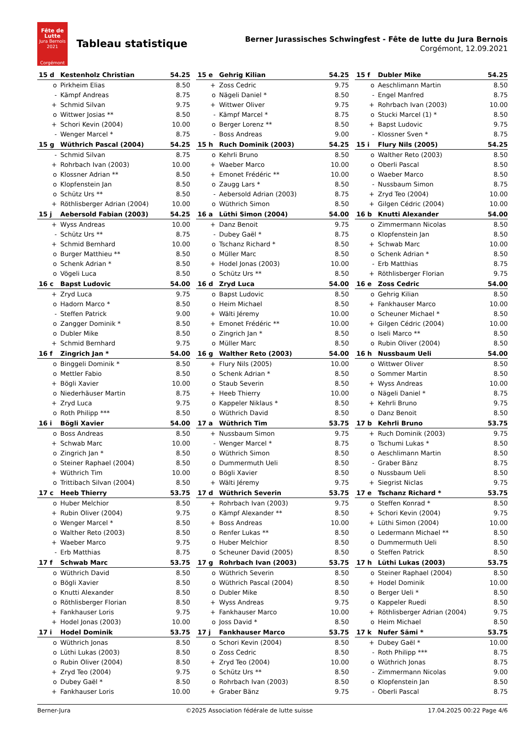Fête de Lutte
Jura Bernois
2021
Corgémont
Tableau statistique
Berner Jurassisches Schwingfest - Fête de lutte du Jura Bernois
Corgémont, 12.09.2021
| 15 d | Kestenholz Christian | 54.25 |
| --- | --- | --- |
| o | Pirkheim Elias | 8.50 |
| - | Kämpf Andreas | 8.75 |
| + | Schmid Silvan | 9.75 |
| o | Wittwer Josias ** | 8.50 |
| + | Schori Kevin (2004) | 10.00 |
| - | Wenger Marcel * | 8.75 |
| 15 e | Gehrig Kilian | 54.25 |
| --- | --- | --- |
| + | Zoss Cedric | 9.75 |
| o | Nägeli Daniel * | 8.50 |
| + | Wittwer Oliver | 9.75 |
| - | Kämpf Marcel * | 8.75 |
| o | Berger Lorenz ** | 8.50 |
| - | Boss Andreas | 9.00 |
| 15 f | Dubler Mike | 54.25 |
| --- | --- | --- |
| o | Aeschlimann Martin | 8.50 |
| - | Engel Manfred | 8.75 |
| + | Rohrbach Ivan (2003) | 10.00 |
| o | Stucki Marcel (1) * | 8.50 |
| + | Bapst Ludovic | 9.75 |
| - | Klossner Sven * | 8.75 |
| 15 g | Wüthrich Pascal (2004) | 54.25 |
| --- | --- | --- |
| - | Schmid Silvan | 8.75 |
| + | Rohrbach Ivan (2003) | 10.00 |
| o | Klossner Adrian ** | 8.50 |
| o | Klopfenstein Jan | 8.50 |
| o | Schütz Urs ** | 8.50 |
| + | Röthlisberger Adrian (2004) | 10.00 |
| 15 h | Ruch Dominik (2003) | 54.25 |
| --- | --- | --- |
| o | Kehrli Bruno | 8.50 |
| + | Waeber Marco | 10.00 |
| + | Emonet Frédéric ** | 10.00 |
| o | Zaugg Lars * | 8.50 |
| - | Aebersold Adrian (2003) | 8.75 |
| o | Wüthrich Simon | 8.50 |
| 15 i | Flury Nils (2005) | 54.25 |
| --- | --- | --- |
| o | Walther Reto (2003) | 8.50 |
| o | Oberli Pascal | 8.50 |
| o | Waeber Marco | 8.50 |
| - | Nussbaum Simon | 8.75 |
| + | Zryd Teo (2004) | 10.00 |
| + | Gilgen Cédric (2004) | 10.00 |
| 15 j | Aebersold Fabian (2003) | 54.25 |
| --- | --- | --- |
| + | Wyss Andreas | 10.00 |
| - | Schütz Urs ** | 8.75 |
| + | Schmid Bernhard | 10.00 |
| o | Burger Matthieu ** | 8.50 |
| o | Schenk Adrian * | 8.50 |
| o | Vögeli Luca | 8.50 |
| 16 a | Lüthi Simon (2004) | 54.00 |
| --- | --- | --- |
| + | Danz Benoit | 9.75 |
| - | Dubey Gaël * | 8.75 |
| o | Tschanz Richard * | 8.50 |
| o | Müller Marc | 8.50 |
| + | Hodel Jonas (2003) | 10.00 |
| o | Schütz Urs ** | 8.50 |
| 16 b | Knutti Alexander | 54.00 |
| --- | --- | --- |
| o | Zimmermann Nicolas | 8.50 |
| o | Klopfenstein Jan | 8.50 |
| + | Schwab Marc | 10.00 |
| o | Schenk Adrian * | 8.50 |
| - | Erb Matthias | 8.75 |
| + | Röthlisberger Florian | 9.75 |
| 16 c | Bapst Ludovic | 54.00 |
| --- | --- | --- |
| + | Zryd Luca | 9.75 |
| o | Hadorn Marco * | 8.50 |
| - | Steffen Patrick | 9.00 |
| o | Zangger Dominik * | 8.50 |
| o | Dubler Mike | 8.50 |
| + | Schmid Bernhard | 9.75 |
| 16 d | Zryd Luca | 54.00 |
| --- | --- | --- |
| o | Bapst Ludovic | 8.50 |
| o | Heim Michael | 8.50 |
| + | Wälti Jéremy | 10.00 |
| + | Emonet Frédéric ** | 10.00 |
| o | Zingrich Jan * | 8.50 |
| o | Müller Marc | 8.50 |
| 16 e | Zoss Cedric | 54.00 |
| --- | --- | --- |
| o | Gehrig Kilian | 8.50 |
| + | Fankhauser Marco | 10.00 |
| o | Scheuner Michael * | 8.50 |
| + | Gilgen Cédric (2004) | 10.00 |
| o | Iseli Marco ** | 8.50 |
| o | Rubin Oliver (2004) | 8.50 |
| 16 f | Zingrich Jan * | 54.00 |
| --- | --- | --- |
| o | Binggeli Dominik * | 8.50 |
| o | Mettler Fabio | 8.50 |
| + | Bögli Xavier | 10.00 |
| o | Niederhäuser Martin | 8.75 |
| + | Zryd Luca | 9.75 |
| o | Roth Philipp *** | 8.50 |
| 16 g | Walther Reto (2003) | 54.00 |
| --- | --- | --- |
| + | Flury Nils (2005) | 10.00 |
| o | Schenk Adrian * | 8.50 |
| o | Staub Severin | 8.50 |
| + | Heeb Thierry | 10.00 |
| o | Kappeler Niklaus * | 8.50 |
| o | Wüthrich David | 8.50 |
| 16 h | Nussbaum Ueli | 54.00 |
| --- | --- | --- |
| o | Wittwer Oliver | 8.50 |
| o | Sommer Martin | 8.50 |
| + | Wyss Andreas | 10.00 |
| o | Nägeli Daniel * | 8.75 |
| + | Kehrli Bruno | 9.75 |
| o | Danz Benoit | 8.50 |
| 16 i | Bögli Xavier | 54.00 |
| --- | --- | --- |
| o | Boss Andreas | 8.50 |
| + | Schwab Marc | 10.00 |
| o | Zingrich Jan * | 8.50 |
| o | Steiner Raphael (2004) | 8.50 |
| + | Wüthrich Tim | 10.00 |
| o | Trittibach Silvan (2004) | 8.50 |
| 17 a | Wüthrich Tim | 53.75 |
| --- | --- | --- |
| + | Nussbaum Simon | 9.75 |
| - | Wenger Marcel * | 8.75 |
| o | Wüthrich Simon | 8.50 |
| o | Dummermuth Ueli | 8.50 |
| o | Bögli Xavier | 8.50 |
| + | Wälti Jéremy | 9.75 |
| 17 b | Kehrli Bruno | 53.75 |
| --- | --- | --- |
| + | Ruch Dominik (2003) | 9.75 |
| o | Tschumi Lukas * | 8.50 |
| o | Aeschlimann Martin | 8.50 |
| - | Graber Bänz | 8.75 |
| o | Nussbaum Ueli | 8.50 |
| + | Siegrist Niclas | 9.75 |
| 17 c | Heeb Thierry | 53.75 |
| --- | --- | --- |
| o | Huber Melchior | 8.50 |
| + | Rubin Oliver (2004) | 9.75 |
| o | Wenger Marcel * | 8.50 |
| o | Walther Reto (2003) | 8.50 |
| + | Waeber Marco | 9.75 |
| - | Erb Matthias | 8.75 |
| 17 d | Wüthrich Severin | 53.75 |
| --- | --- | --- |
| + | Rohrbach Ivan (2003) | 9.75 |
| o | Kämpf Alexander ** | 8.50 |
| + | Boss Andreas | 10.00 |
| o | Renfer Lukas ** | 8.50 |
| o | Huber Melchior | 8.50 |
| o | Scheuner David (2005) | 8.50 |
| 17 e | Tschanz Richard * | 53.75 |
| --- | --- | --- |
| o | Steffen Konrad * | 8.50 |
| + | Schori Kevin (2004) | 9.75 |
| + | Lüthi Simon (2004) | 10.00 |
| o | Ledermann Michael ** | 8.50 |
| o | Dummermuth Ueli | 8.50 |
| o | Steffen Patrick | 8.50 |
| 17 f | Schwab Marc | 53.75 |
| --- | --- | --- |
| o | Wüthrich David | 8.50 |
| o | Bögli Xavier | 8.50 |
| o | Knutti Alexander | 8.50 |
| o | Röthlisberger Florian | 8.50 |
| + | Fankhauser Loris | 9.75 |
| + | Hodel Jonas (2003) | 10.00 |
| 17 g | Rohrbach Ivan (2003) | 53.75 |
| --- | --- | --- |
| o | Wüthrich Severin | 8.50 |
| o | Wüthrich Pascal (2004) | 8.50 |
| o | Dubler Mike | 8.50 |
| + | Wyss Andreas | 9.75 |
| + | Fankhauser Marco | 10.00 |
| o | Joss David * | 8.50 |
| 17 h | Lüthi Lukas (2003) | 53.75 |
| --- | --- | --- |
| o | Steiner Raphael (2004) | 8.50 |
| + | Hodel Dominik | 10.00 |
| o | Berger Ueli * | 8.50 |
| o | Kappeler Ruedi | 8.50 |
| + | Röthlisberger Adrian (2004) | 9.75 |
| o | Heim Michael | 8.50 |
| 17 i | Hodel Dominik | 53.75 |
| --- | --- | --- |
| o | Wüthrich Jonas | 8.50 |
| o | Lüthi Lukas (2003) | 8.50 |
| o | Rubin Oliver (2004) | 8.50 |
| + | Zryd Teo (2004) | 9.75 |
| o | Dubey Gaël * | 8.50 |
| + | Fankhauser Loris | 10.00 |
| 17 j | Fankhauser Marco | 53.75 |
| --- | --- | --- |
| o | Schori Kevin (2004) | 8.50 |
| o | Zoss Cedric | 8.50 |
| + | Zryd Teo (2004) | 10.00 |
| o | Schütz Urs ** | 8.50 |
| o | Rohrbach Ivan (2003) | 8.50 |
| + | Graber Bänz | 9.75 |
| 17 k | Nufer Sämi * | 53.75 |
| --- | --- | --- |
| + | Dubey Gaël * | 10.00 |
| - | Roth Philipp *** | 8.75 |
| o | Wüthrich Jonas | 8.75 |
| - | Zimmermann Nicolas | 9.00 |
| o | Klopfenstein Jan | 8.50 |
| - | Oberli Pascal | 8.75 |
Berner-Jura ©2025 Association fédérale de lutte suisse 17.04.2025 00:22 Page 4/6